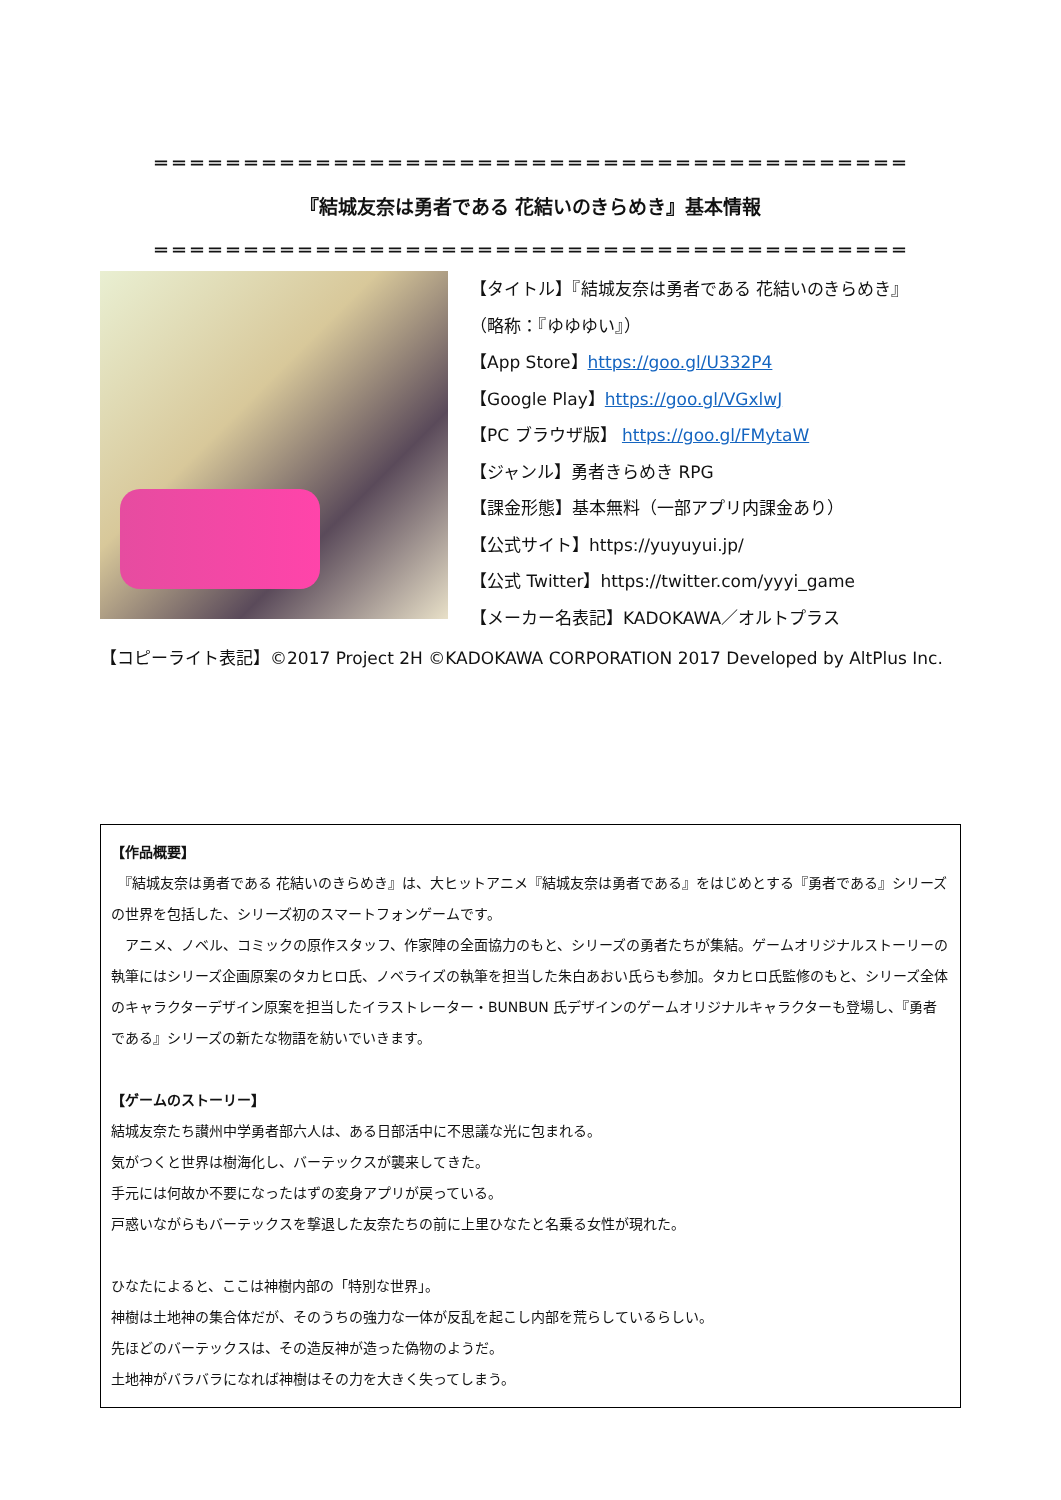＝＝＝＝＝＝＝＝＝＝＝＝＝＝＝＝＝＝＝＝＝＝＝＝＝＝＝＝＝＝＝＝＝＝＝＝＝＝＝＝＝＝
『結城友奈は勇者である 花結いのきらめき』基本情報
＝＝＝＝＝＝＝＝＝＝＝＝＝＝＝＝＝＝＝＝＝＝＝＝＝＝＝＝＝＝＝＝＝＝＝＝＝＝＝＝＝＝
【タイトル】『結城友奈は勇者である 花結いのきらめき』
（略称：『ゆゆゆい』）
【App Store】https://goo.gl/U332P4
【Google Play】https://goo.gl/VGxlwJ
【PC ブラウザ版】 https://goo.gl/FMytaW
【ジャンル】勇者きらめき RPG
【課金形態】基本無料（一部アプリ内課金あり）
【公式サイト】https://yuyuyui.jp/
【公式 Twitter】https://twitter.com/yyyi_game
【メーカー名表記】KADOKAWA／オルトプラス
【コピーライト表記】©2017 Project 2H ©KADOKAWA CORPORATION 2017 Developed by AltPlus Inc.
【作品概要】
　『結城友奈は勇者である 花結いのきらめき』は、大ヒットアニメ『結城友奈は勇者である』をはじめとする『勇者である』シリーズの世界を包括した、シリーズ初のスマートフォンゲームです。
　アニメ、ノベル、コミックの原作スタッフ、作家陣の全面協力のもと、シリーズの勇者たちが集結。ゲームオリジナルストーリーの執筆にはシリーズ企画原案のタカヒロ氏、ノベライズの執筆を担当した朱白あおい氏らも参加。タカヒロ氏監修のもと、シリーズ全体のキャラクターデザイン原案を担当したイラストレーター・BUNBUN 氏デザインのゲームオリジナルキャラクターも登場し、『勇者である』シリーズの新たな物語を紡いでいきます。
【ゲームのストーリー】
結城友奈たち讃州中学勇者部六人は、ある日部活中に不思議な光に包まれる。
気がつくと世界は樹海化し、バーテックスが襲来してきた。
手元には何故か不要になったはずの変身アプリが戻っている。
戸惑いながらもバーテックスを撃退した友奈たちの前に上里ひなたと名乗る女性が現れた。
ひなたによると、ここは神樹内部の「特別な世界」。
神樹は土地神の集合体だが、そのうちの強力な一体が反乱を起こし内部を荒らしているらしい。
先ほどのバーテックスは、その造反神が造った偽物のようだ。
土地神がバラバラになれば神樹はその力を大きく失ってしまう。